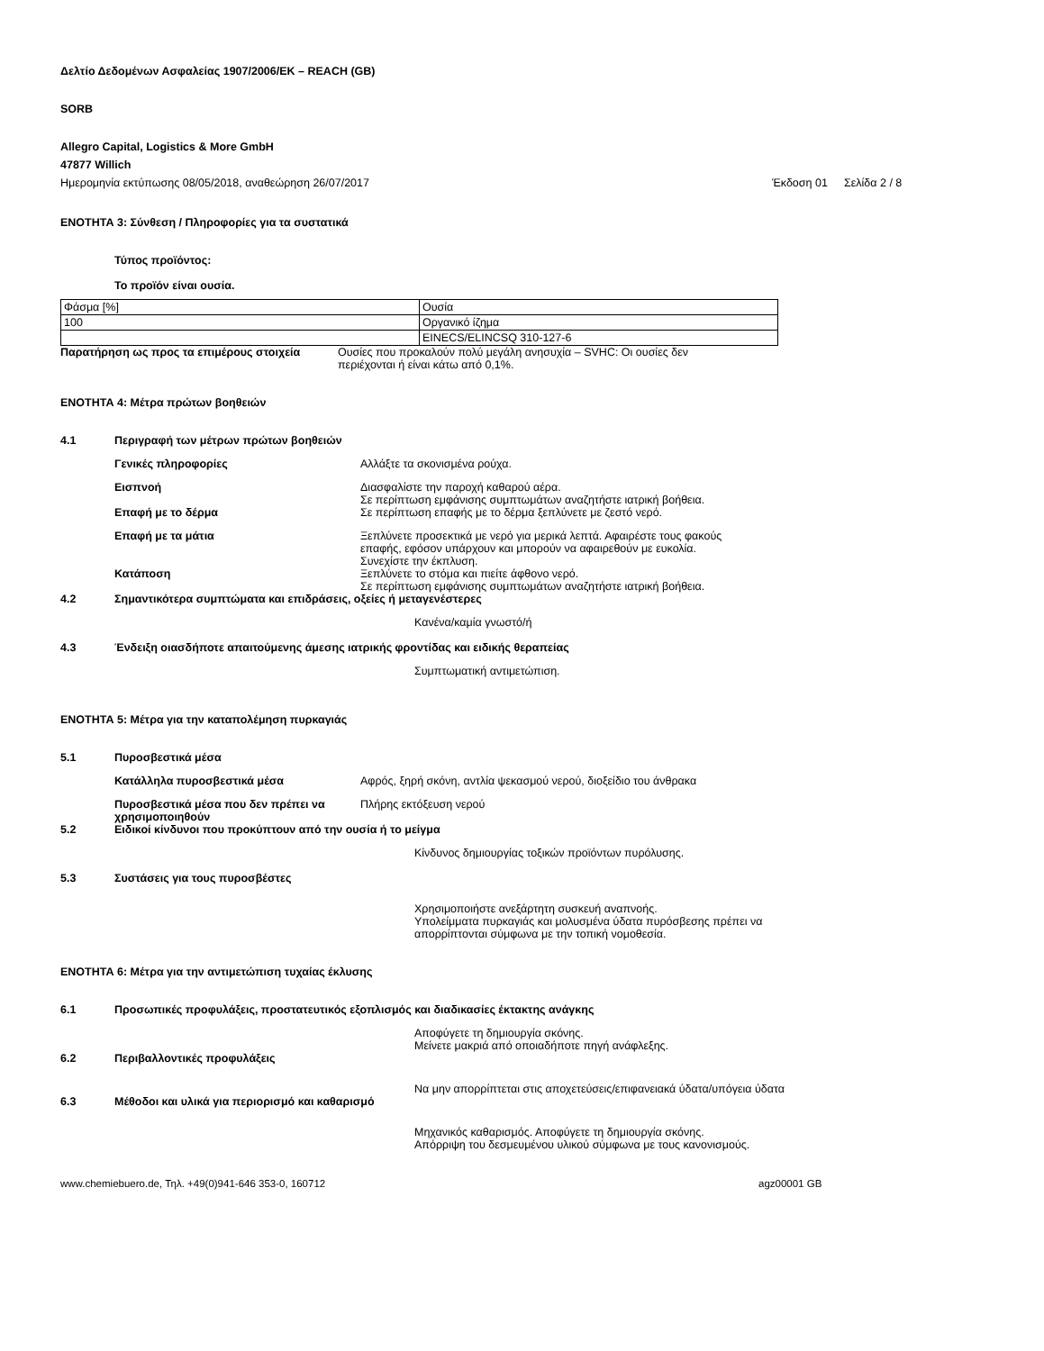Δελτίο Δεδομένων Ασφαλείας 1907/2006/ΕΚ – REACH (GB)
SORB
Allegro Capital, Logistics & More GmbH
47877 Willich
Ημερομηνία εκτύπωσης 08/05/2018, αναθεώρηση 26/07/2017 Έκδοση 01 Σελίδα 2 / 8
ΕΝΟΤΗΤΑ 3: Σύνθεση / Πληροφορίες για τα συστατικά
Τύπος προϊόντος:
Το προϊόν είναι ουσία.
| Φάσμα [%] | Ουσία |
| 100 | Οργανικό ίζημα |
| | EINECS/ELINCSQ 310-127-6 |
Παρατήρηση ως προς τα επιμέρους στοιχεία Ουσίες που προκαλούν πολύ μεγάλη ανησυχία – SVHC: Οι ουσίες δεν περιέχονται ή είναι κάτω από 0,1%.
ΕΝΟΤΗΤΑ 4: Μέτρα πρώτων βοηθειών
4.1 Περιγραφή των μέτρων πρώτων βοηθειών
Γενικές πληροφορίες Αλλάξτε τα σκονισμένα ρούχα.
Εισπνοή Διασφαλίστε την παροχή καθαρού αέρα.
Σε περίπτωση εμφάνισης συμπτωμάτων αναζητήστε ιατρική βοήθεια.
Επαφή με το δέρμα Σε περίπτωση επαφής με το δέρμα ξεπλύνετε με ζεστό νερό.
Επαφή με τα μάτια Ξεπλύνετε προσεκτικά με νερό για μερικά λεπτά. Αφαιρέστε τους φακούς επαφής, εφόσον υπάρχουν και μπορούν να αφαιρεθούν με ευκολία. Συνεχίστε την έκπλυση.
Κατάποση Ξεπλύνετε το στόμα και πιείτε άφθονο νερό.
Σε περίπτωση εμφάνισης συμπτωμάτων αναζητήστε ιατρική βοήθεια.
4.2 Σημαντικότερα συμπτώματα και επιδράσεις, οξείες ή μεταγενέστερες
Κανένα/καμία γνωστό/ή
4.3 Ένδειξη οιασδήποτε απαιτούμενης άμεσης ιατρικής φροντίδας και ειδικής θεραπείας
Συμπτωματική αντιμετώπιση.
ΕΝΟΤΗΤΑ 5: Μέτρα για την καταπολέμηση πυρκαγιάς
5.1 Πυροσβεστικά μέσα
Κατάλληλα πυροσβεστικά μέσα Αφρός, ξηρή σκόνη, αντλία ψεκασμού νερού, διοξείδιο του άνθρακα
Πυροσβεστικά μέσα που δεν πρέπει να χρησιμοποιηθούν Πλήρης εκτόξευση νερού
5.2 Ειδικοί κίνδυνοι που προκύπτουν από την ουσία ή το μείγμα
Κίνδυνος δημιουργίας τοξικών προϊόντων πυρόλυσης.
5.3 Συστάσεις για τους πυροσβέστες
Χρησιμοποιήστε ανεξάρτητη συσκευή αναπνοής.
Υπολείμματα πυρκαγιάς και μολυσμένα ύδατα πυρόσβεσης πρέπει να απορρίπτονται σύμφωνα με την τοπική νομοθεσία.
ΕΝΟΤΗΤΑ 6: Μέτρα για την αντιμετώπιση τυχαίας έκλυσης
6.1 Προσωπικές προφυλάξεις, προστατευτικός εξοπλισμός και διαδικασίες έκτακτης ανάγκης
Αποφύγετε τη δημιουργία σκόνης.
Μείνετε μακριά από οποιαδήποτε πηγή ανάφλεξης.
6.2 Περιβαλλοντικές προφυλάξεις
Να μην απορρίπτεται στις αποχετεύσεις/επιφανειακά ύδατα/υπόγεια ύδατα
6.3 Μέθοδοι και υλικά για περιορισμό και καθαρισμό
Μηχανικός καθαρισμός. Αποφύγετε τη δημιουργία σκόνης.
Απόρριψη του δεσμευμένου υλικού σύμφωνα με τους κανονισμούς.
www.chemiebuero.de, Τηλ. +49(0)941-646 353-0, 160712 agz00001 GB